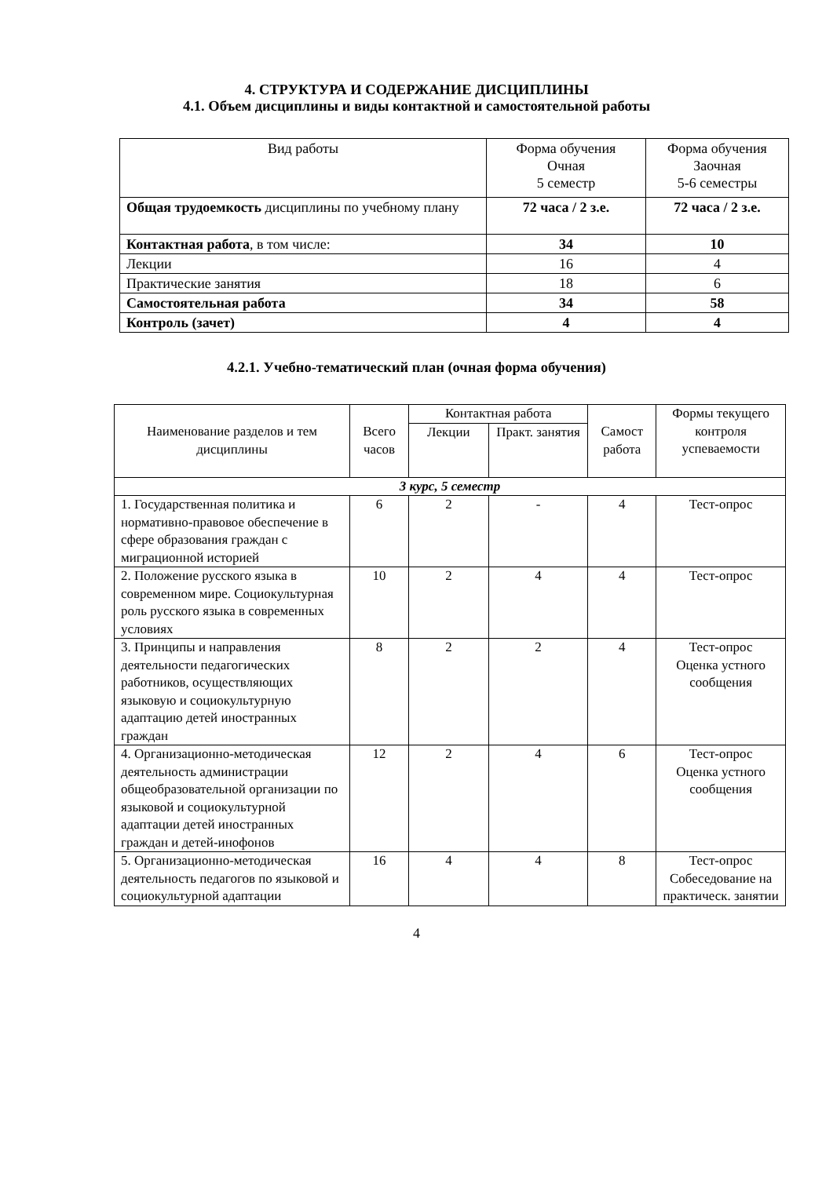4. СТРУКТУРА И СОДЕРЖАНИЕ ДИСЦИПЛИНЫ
4.1. Объем дисциплины и виды контактной и самостоятельной работы
| Вид работы | Форма обучения Очная 5 семестр | Форма обучения Заочная 5-6 семестры |
| --- | --- | --- |
| Общая трудоемкость дисциплины по учебному плану | 72 часа / 2 з.е. | 72 часа / 2 з.е. |
| Контактная работа , в том числе: | 34 | 10 |
| Лекции | 16 | 4 |
| Практические занятия | 18 | 6 |
| Самостоятельная работа | 34 | 58 |
| Контроль (зачет) | 4 | 4 |
4.2.1. Учебно-тематический план (очная форма обучения)
| Наименование разделов и тем дисциплины | Всего часов | Контактная работа | | Самост работа | Формы текущего контроля успеваемости |
| --- | --- | --- | --- | --- | --- |
| | | Лекции | Практ. занятия | | |
| 3 курс, 5 семестр | | | | | |
| 1. Государственная политика и нормативно-правовое обеспечение в сфере образования граждан с миграционной историей | 6 | 2 | - | 4 | Тест-опрос |
| 2. Положение русского языка в современном мире. Социокультурная роль русского языка в современных условиях | 10 | 2 | 4 | 4 | Тест-опрос |
| 3. Принципы и направления деятельности педагогических работников, осуществляющих языковую и социокультурную адаптацию детей иностранных граждан | 8 | 2 | 2 | 4 | Тест-опрос Оценка устного сообщения |
| 4. Организационно-методическая деятельность администрации общеобразовательной организации по языковой и социокультурной адаптации детей иностранных граждан и детей-инофонов | 12 | 2 | 4 | 6 | Тест-опрос Оценка устного сообщения |
| 5. Организационно-методическая деятельность педагогов по языковой и социокультурной адаптации | 16 | 4 | 4 | 8 | Тест-опрос Собеседование на практическ. занятии |
4